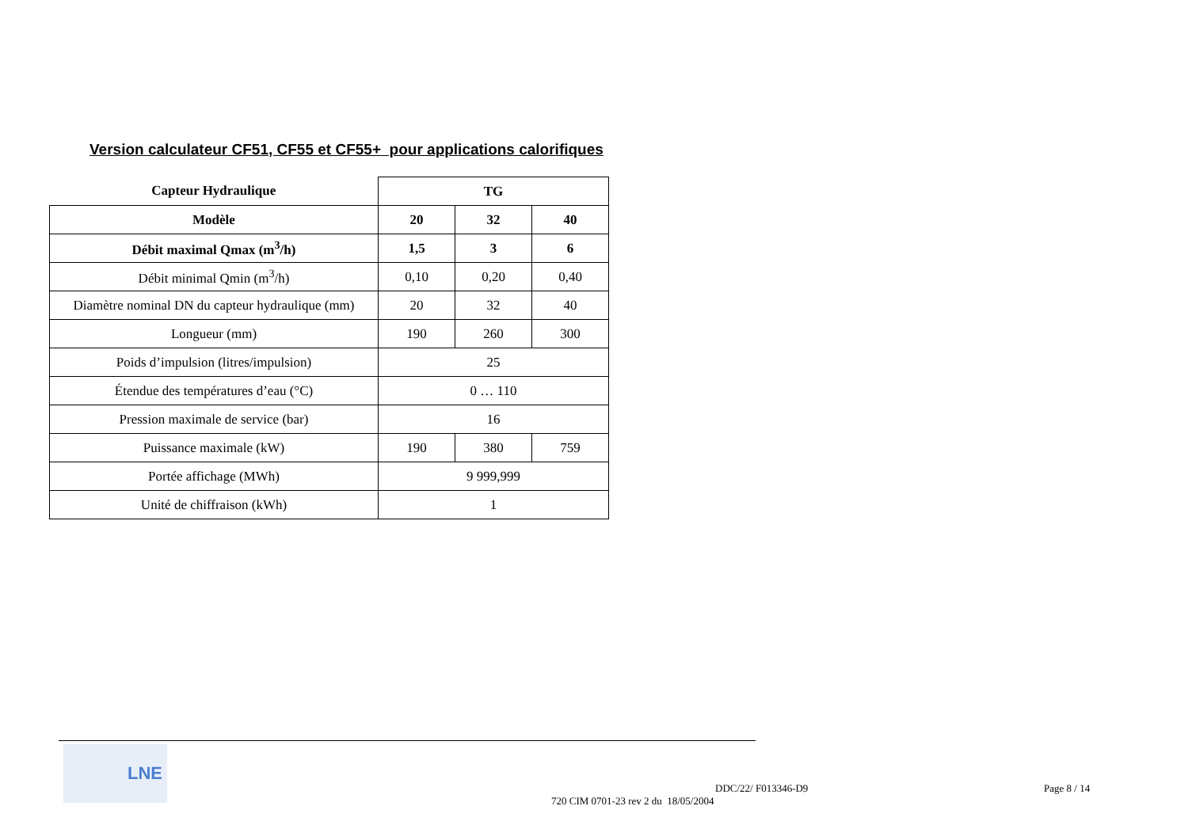Version calculateur CF51, CF55 et CF55+ pour applications calorifiques
| Capteur Hydraulique | TG | | |
| Modèle | 20 | 32 | 40 |
| Débit maximal Qmax (m<sup>3</sup>/h) | 1,5 | 3 | 6 |
| Débit minimal Qmin (m<sup>3</sup>/h) | 0,10 | 0,20 | 0,40 |
| Diamètre nominal DN du capteur hydraulique (mm) | 20 | 32 | 40 |
| Longueur (mm) | 190 | 260 | 300 |
| Poids d’impulsion (litres/impulsion) | 25 | | |
| Étendue des températures d’eau (°C) | 0 … 110 | | |
| Pression maximale de service (bar) | 16 | | |
| Puissance maximale (kW) | 190 | 380 | 759 |
| Portée affichage (MWh) | 9 999,999 | | |
| Unité de chiffraison (kWh) | 1 | | |
LNE
DDC/22/ F013346-D9
720 CIM 0701-23 rev 2 du 18/05/2004
Page 8 / 14